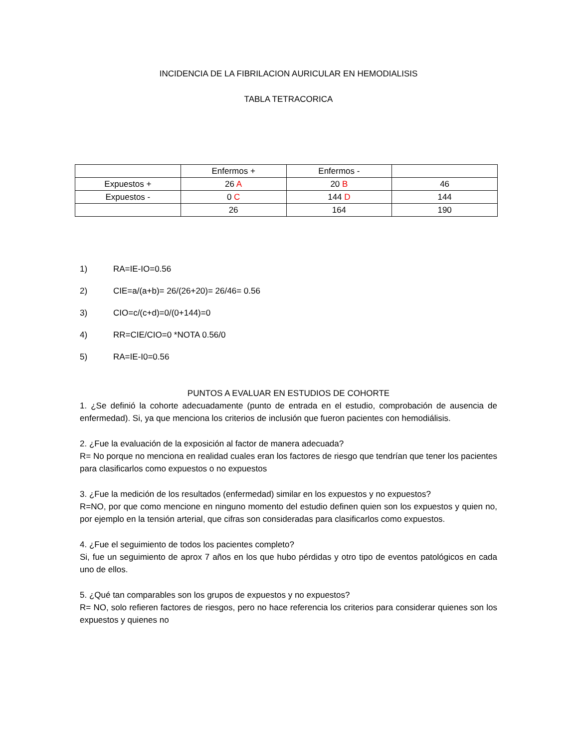INCIDENCIA DE LA FIBRILACION AURICULAR EN HEMODIALISIS
TABLA TETRACORICA
| | Enfermos + | Enfermos - | |
| Expuestos + | 26 A | 20 B | 46 |
| Expuestos - | 0 C | 144 D | 144 |
| | 26 | 164 | 190 |
1) RA=IE-IO=0.56
2) CIE=a/(a+b)= 26/(26+20)= 26/46= 0.56
3) CIO=c/(c+d)=0/(0+144)=0
4) RR=CIE/CIO=0 *NOTA 0.56/0
5) RA=IE-I0=0.56
PUNTOS A EVALUAR EN ESTUDIOS DE COHORTE
1. ¿Se definió la cohorte adecuadamente (punto de entrada en el estudio, comprobación de ausencia de enfermedad). Si, ya que menciona los criterios de inclusión que fueron pacientes con hemodiálisis.
2. ¿Fue la evaluación de la exposición al factor de manera adecuada?
R= No porque no menciona en realidad cuales eran los factores de riesgo que tendrían que tener los pacientes para clasificarlos como expuestos o no expuestos
3. ¿Fue la medición de los resultados (enfermedad) similar en los expuestos y no expuestos?
R=NO, por que como mencione en ninguno momento del estudio definen quien son los expuestos y quien no, por ejemplo en la tensión arterial, que cifras son consideradas para clasificarlos como expuestos.
4. ¿Fue el seguimiento de todos los pacientes completo?
Si, fue un seguimiento de aprox 7 años en los que hubo pérdidas y otro tipo de eventos patológicos en cada uno de ellos.
5. ¿Qué tan comparables son los grupos de expuestos y no expuestos?
R= NO, solo refieren factores de riesgos, pero no hace referencia los criterios para considerar quienes son los expuestos y quienes no